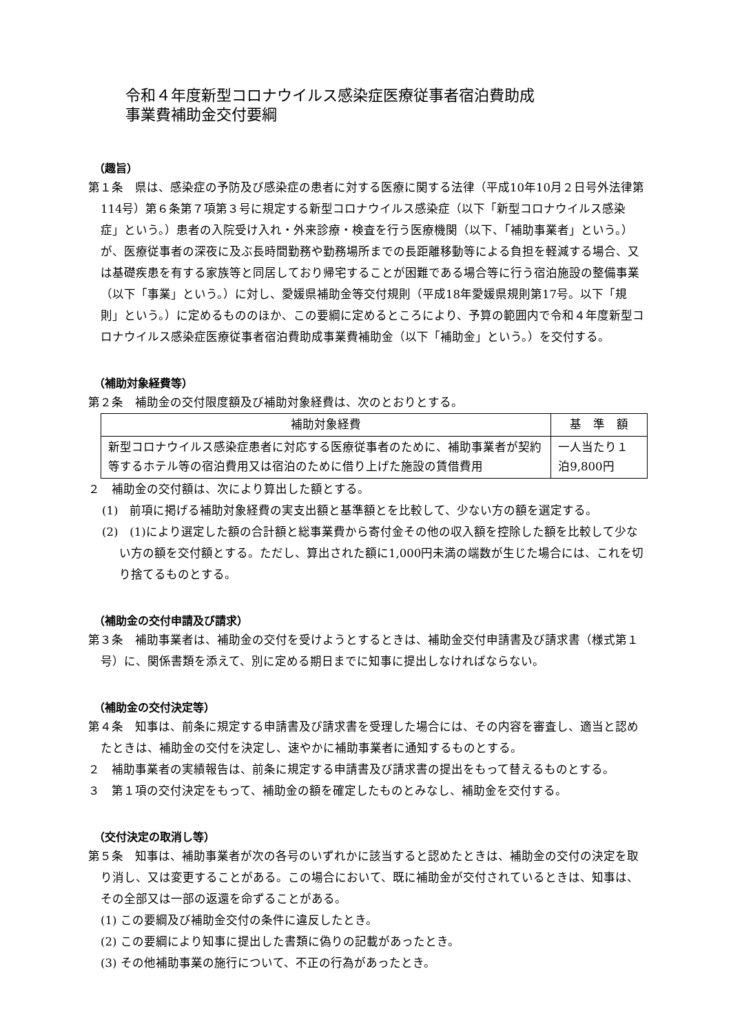令和４年度新型コロナウイルス感染症医療従事者宿泊費助成
事業費補助金交付要綱
（趣旨）
第１条　県は、感染症の予防及び感染症の患者に対する医療に関する法律（平成10年10月２日号外法律第114号）第６条第７項第３号に規定する新型コロナウイルス感染症（以下「新型コロナウイルス感染症」という。）患者の入院受け入れ・外来診療・検査を行う医療機関（以下、「補助事業者」という。）が、医療従事者の深夜に及ぶ長時間勤務や勤務場所までの長距離移動等による負担を軽減する場合、又は基礎疾患を有する家族等と同居しており帰宅することが困難である場合等に行う宿泊施設の整備事業（以下「事業」という。）に対し、愛媛県補助金等交付規則（平成18年愛媛県規則第17号。以下「規則」という。）に定めるもののほか、この要綱に定めるところにより、予算の範囲内で令和４年度新型コロナウイルス感染症医療従事者宿泊費助成事業費補助金（以下「補助金」という。）を交付する。
（補助対象経費等）
第２条　補助金の交付限度額及び補助対象経費は、次のとおりとする。
| 補助対象経費 | 基 準 額 |
| --- | --- |
| 新型コロナウイルス感染症患者に対応する医療従事者のために、補助事業者が契約等するホテル等の宿泊費用又は宿泊のために借り上げた施設の賃借費用 | 一人当たり１泊9,800円 |
２　補助金の交付額は、次により算出した額とする。
(1)　前項に掲げる補助対象経費の実支出額と基準額とを比較して、少ない方の額を選定する。
(2)　(1)により選定した額の合計額と総事業費から寄付金その他の収入額を控除した額を比較して少ない方の額を交付額とする。ただし、算出された額に1,000円未満の端数が生じた場合には、これを切り捨てるものとする。
（補助金の交付申請及び請求）
第３条　補助事業者は、補助金の交付を受けようとするときは、補助金交付申請書及び請求書（様式第１号）に、関係書類を添えて、別に定める期日までに知事に提出しなければならない。
（補助金の交付決定等）
第４条　知事は、前条に規定する申請書及び請求書を受理した場合には、その内容を審査し、適当と認めたときは、補助金の交付を決定し、速やかに補助事業者に通知するものとする。
２　補助事業者の実績報告は、前条に規定する申請書及び請求書の提出をもって替えるものとする。
３　第１項の交付決定をもって、補助金の額を確定したものとみなし、補助金を交付する。
（交付決定の取消し等）
第５条　知事は、補助事業者が次の各号のいずれかに該当すると認めたときは、補助金の交付の決定を取り消し、又は変更することがある。この場合において、既に補助金が交付されているときは、知事は、その全部又は一部の返還を命ずることがある。
(1) この要綱及び補助金交付の条件に違反したとき。
(2) この要綱により知事に提出した書類に偽りの記載があったとき。
(3) その他補助事業の施行について、不正の行為があったとき。